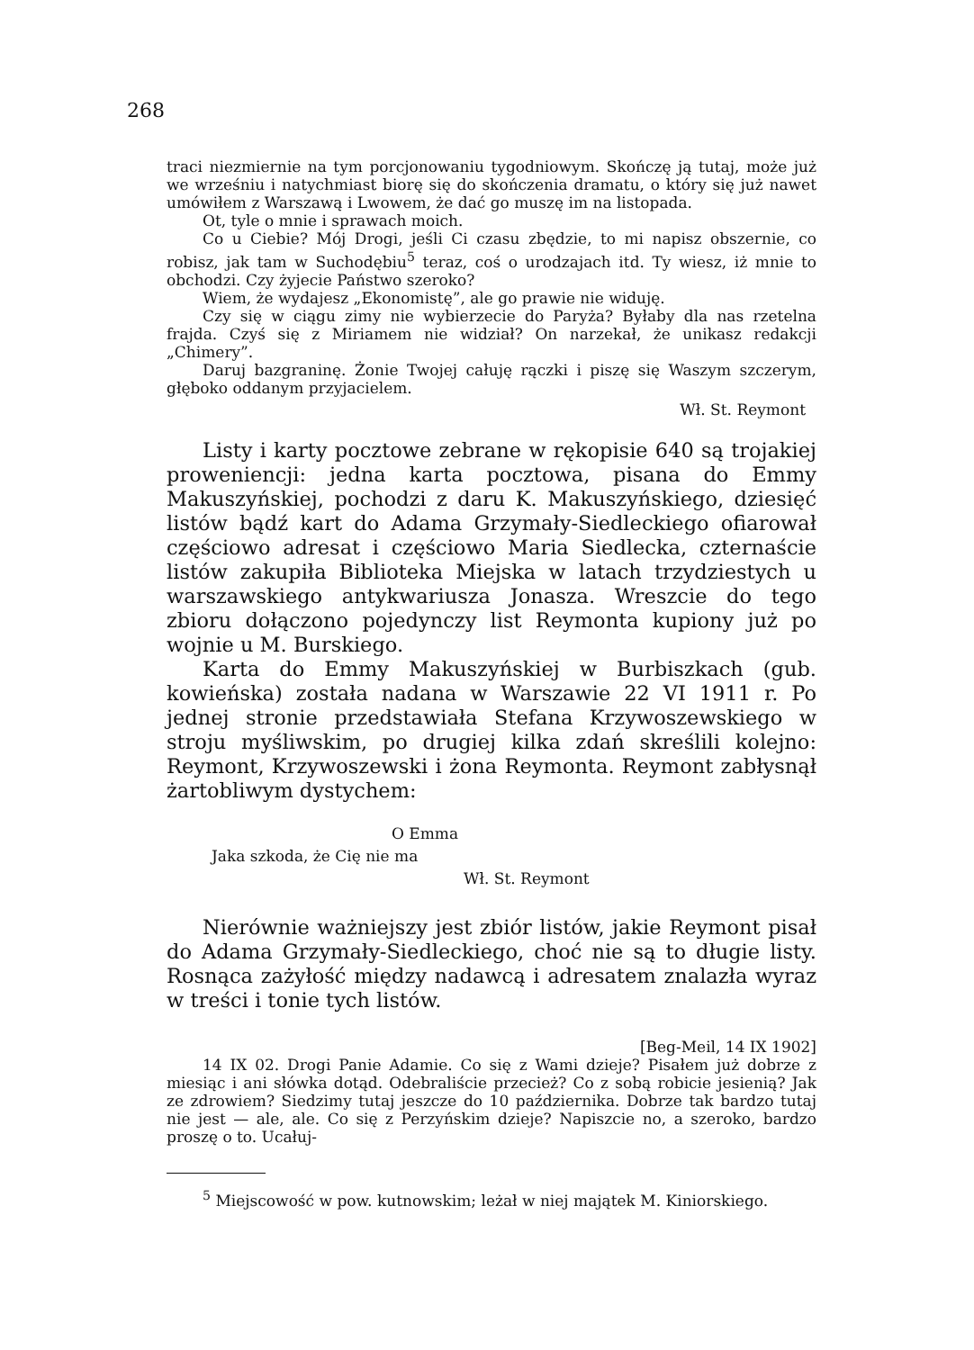268
traci niezmiernie na tym porcjonowaniu tygodniowym. Skończę ją tutaj, może już we wrześniu i natychmiast biorę się do skończenia dramatu, o który się już nawet umówiłem z Warszawą i Lwowem, że dać go muszę im na listopada.
Ot, tyle o mnie i sprawach moich.
Co u Ciebie? Mój Drogi, jeśli Ci czasu zbędzie, to mi napisz obszernie, co robisz, jak tam w Suchodębiu<sup>5</sup> teraz, coś o urodzajach itd. Ty wiesz, iż mnie to obchodzi. Czy żyjecie Państwo szeroko?
Wiem, że wydajesz „Ekonomistę”, ale go prawie nie widuję.
Czy się w ciągu zimy nie wybierzecie do Paryża? Byłaby dla nas rzetelna frajda. Czyś się z Miriamem nie widział? On narzekał, że unikasz redakcji „Chimery”.
Daruj bazgraninę. Żonie Twojej całuję rączki i piszę się Waszym szczerym, głęboko oddanym przyjacielem.
Wł. St. Reymont
Listy i karty pocztowe zebrane w rękopisie 640 są trojakiej proweniencji: jedna karta pocztowa, pisana do Emmy Makuszyńskiej, pochodzi z daru K. Makuszyńskiego, dziesięć listów bądź kart do Adama Grzymały-Siedleckiego ofiarował częściowo adresat i częściowo Maria Siedlecka, czternaście listów zakupiła Biblioteka Miejska w latach trzydziestych u warszawskiego antykwariusza Jonasza. Wreszcie do tego zbioru dołączono pojedynczy list Reymonta kupiony już po wojnie u M. Burskiego.
Karta do Emmy Makuszyńskiej w Burbiszkach (gub. kowieńska) została nadana w Warszawie 22 VI 1911 r. Po jednej stronie przedstawiała Stefana Krzywoszewskiego w stroju myśliwskim, po drugiej kilka zdań skreślili kolejno: Reymont, Krzywoszewski i żona Reymonta. Reymont zabłysnął żartobliwym dystychem:
O Emma
Jaka szkoda, że Cię nie ma
Wł. St. Reymont
Nierównie ważniejszy jest zbiór listów, jakie Reymont pisał do Adama Grzymały-Siedleckiego, choć nie są to długie listy. Rosnąca zażyłość między nadawcą i adresatem znalazła wyraz w treści i tonie tych listów.
[Beg-Meil, 14 IX 1902]
14 IX 02. Drogi Panie Adamie. Co się z Wami dzieje? Pisałem już dobrze z miesiąc i ani słówka dotąd. Odebraliście przecież? Co z sobą robicie jesienią? Jak ze zdrowiem? Siedzimy tutaj jeszcze do 10 października. Dobrze tak bardzo tutaj nie jest — ale, ale. Co się z Perzyńskim dzieje? Napiszcie no, a szeroko, bardzo proszę o to. Ucałuj-
<sup>5</sup> Miejscowość w pow. kutnowskim; leżał w niej majątek M. Kiniorskiego.